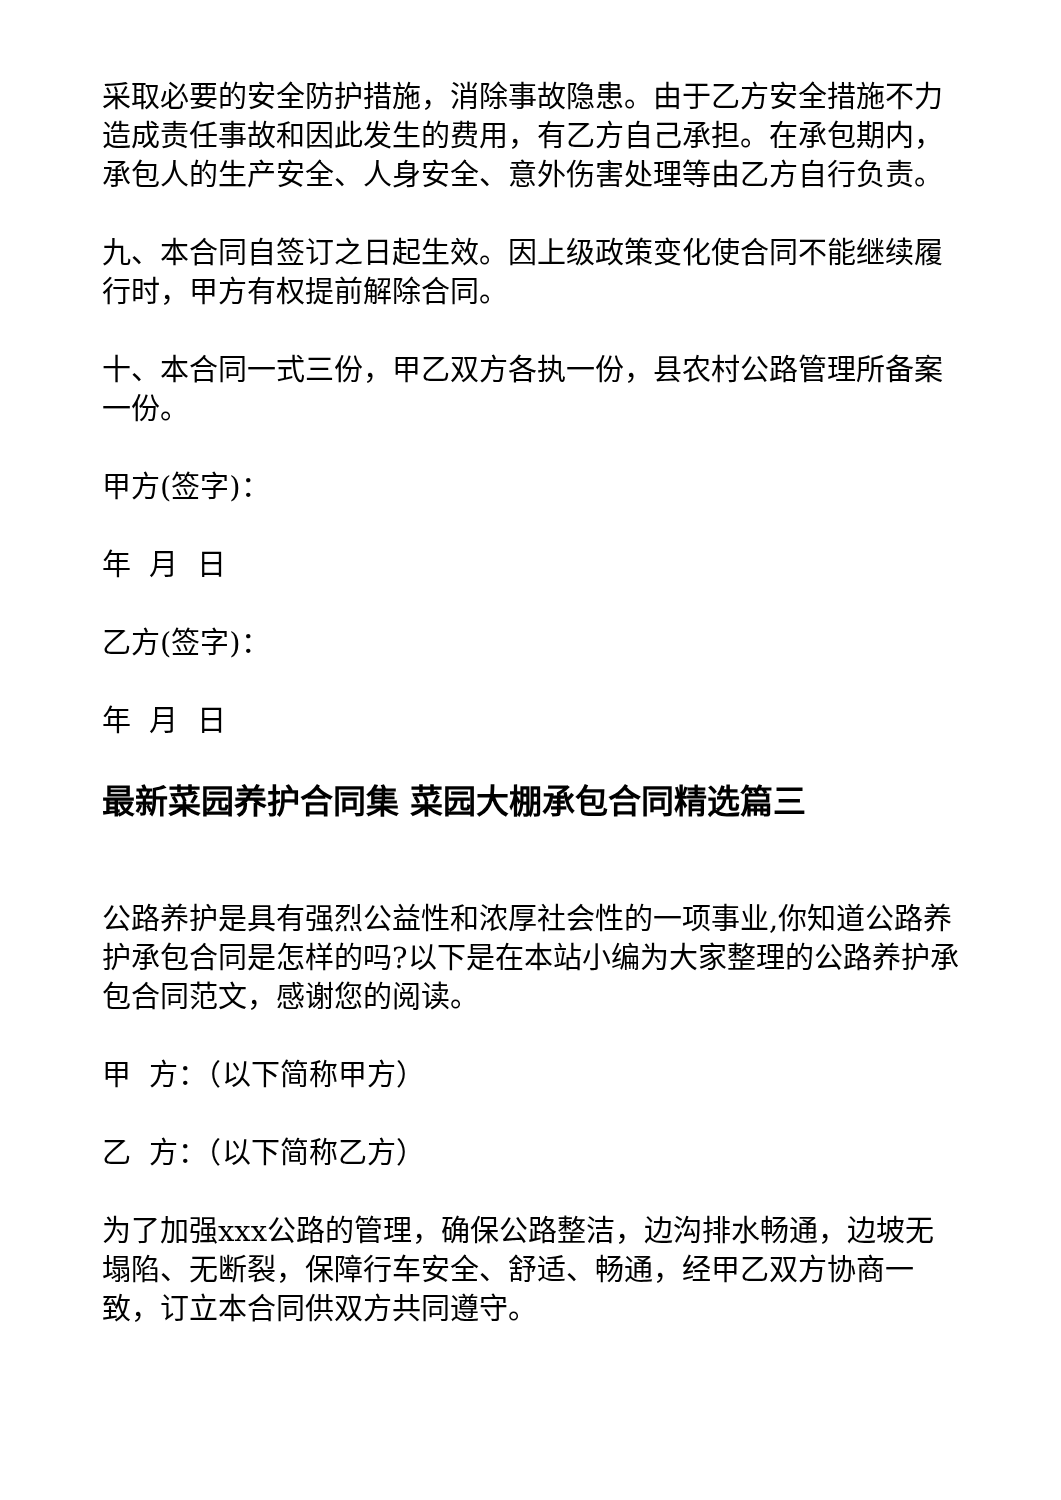采取必要的安全防护措施，消除事故隐患。由于乙方安全措施不力造成责任事故和因此发生的费用，有乙方自己承担。在承包期内，承包人的生产安全、人身安全、意外伤害处理等由乙方自行负责。
九、本合同自签订之日起生效。因上级政策变化使合同不能继续履行时，甲方有权提前解除合同。
十、本合同一式三份，甲乙双方各执一份，县农村公路管理所备案一份。
甲方(签字)：
年 月 日
乙方(签字)：
年 月 日
最新菜园养护合同集 菜园大棚承包合同精选篇三
公路养护是具有强烈公益性和浓厚社会性的一项事业,你知道公路养护承包合同是怎样的吗?以下是在本站小编为大家整理的公路养护承包合同范文，感谢您的阅读。
甲 方：（以下简称甲方）
乙 方：（以下简称乙方）
为了加强xxx公路的管理，确保公路整洁，边沟排水畅通，边坡无塌陷、无断裂，保障行车安全、舒适、畅通，经甲乙双方协商一致，订立本合同供双方共同遵守。